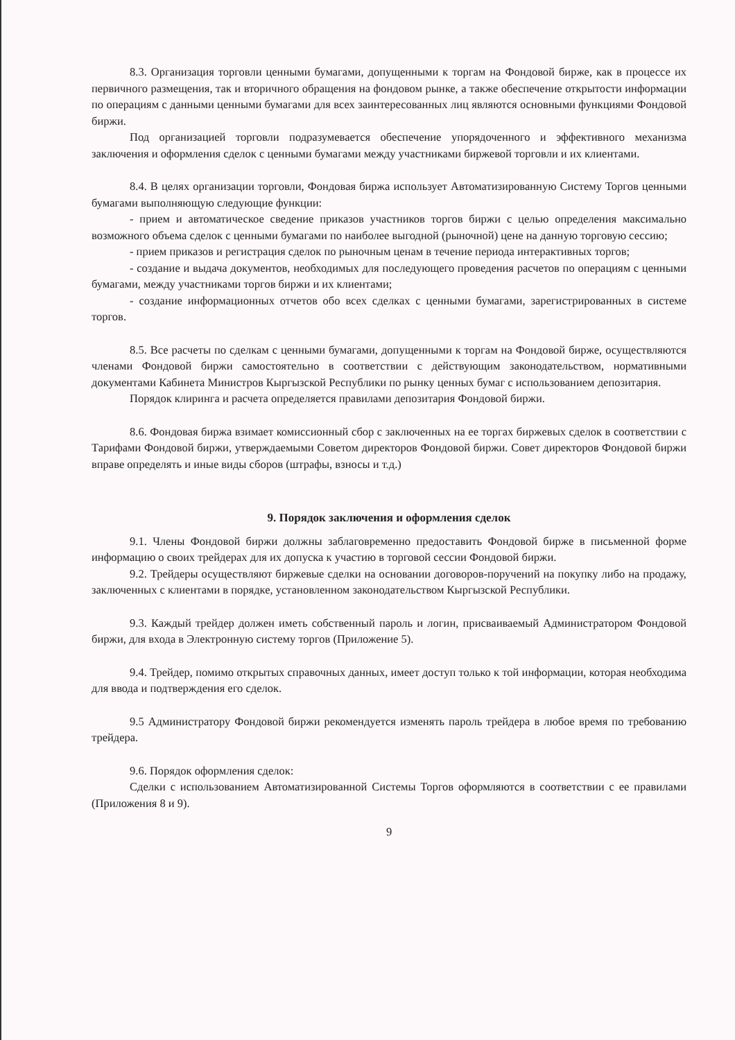8.3. Организация торговли ценными бумагами, допущенными к торгам на Фондовой бирже, как в процессе их первичного размещения, так и вторичного обращения на фондовом рынке, а также обеспечение открытости информации по операциям с данными ценными бумагами для всех заинтересованных лиц являются основными функциями Фондовой биржи.
Под организацией торговли подразумевается обеспечение упорядоченного и эффективного механизма заключения и оформления сделок с ценными бумагами между участниками биржевой торговли и их клиентами.
8.4. В целях организации торговли, Фондовая биржа использует Автоматизированную Систему Торгов ценными бумагами выполняющую следующие функции:
- прием и автоматическое сведение приказов участников торгов биржи с целью определения максимально возможного объема сделок с ценными бумагами по наиболее выгодной (рыночной) цене на данную торговую сессию;
- прием приказов и регистрация сделок по рыночным ценам в течение периода интерактивных торгов;
- создание и выдача документов, необходимых для последующего проведения расчетов по операциям с ценными бумагами, между участниками торгов биржи и их клиентами;
- создание информационных отчетов обо всех сделках с ценными бумагами, зарегистрированных в системе торгов.
8.5. Все расчеты по сделкам с ценными бумагами, допущенными к торгам на Фондовой бирже, осуществляются членами Фондовой биржи самостоятельно в соответствии с действующим законодательством, нормативными документами Кабинета Министров Кыргызской Республики по рынку ценных бумаг с использованием депозитария.
Порядок клиринга и расчета определяется правилами депозитария Фондовой биржи.
8.6. Фондовая биржа взимает комиссионный сбор с заключенных на ее торгах биржевых сделок в соответствии с Тарифами Фондовой биржи, утверждаемыми Советом директоров Фондовой биржи. Совет директоров Фондовой биржи вправе определять и иные виды сборов (штрафы, взносы и т.д.)
9. Порядок заключения и оформления сделок
9.1. Члены Фондовой биржи должны заблаговременно предоставить Фондовой бирже в письменной форме информацию о своих трейдерах для их допуска к участию в торговой сессии Фондовой биржи.
9.2. Трейдеры осуществляют биржевые сделки на основании договоров-поручений на покупку либо на продажу, заключенных с клиентами в порядке, установленном законодательством Кыргызской Республики.
9.3. Каждый трейдер должен иметь собственный пароль и логин, присваиваемый Администратором Фондовой биржи, для входа в Электронную систему торгов (Приложение 5).
9.4. Трейдер, помимо открытых справочных данных, имеет доступ только к той информации, которая необходима для ввода и подтверждения его сделок.
9.5 Администратору Фондовой биржи рекомендуется изменять пароль трейдера в любое время по требованию трейдера.
9.6. Порядок оформления сделок:
Сделки с использованием Автоматизированной Системы Торгов оформляются в соответствии с ее правилами (Приложения 8 и 9).
9